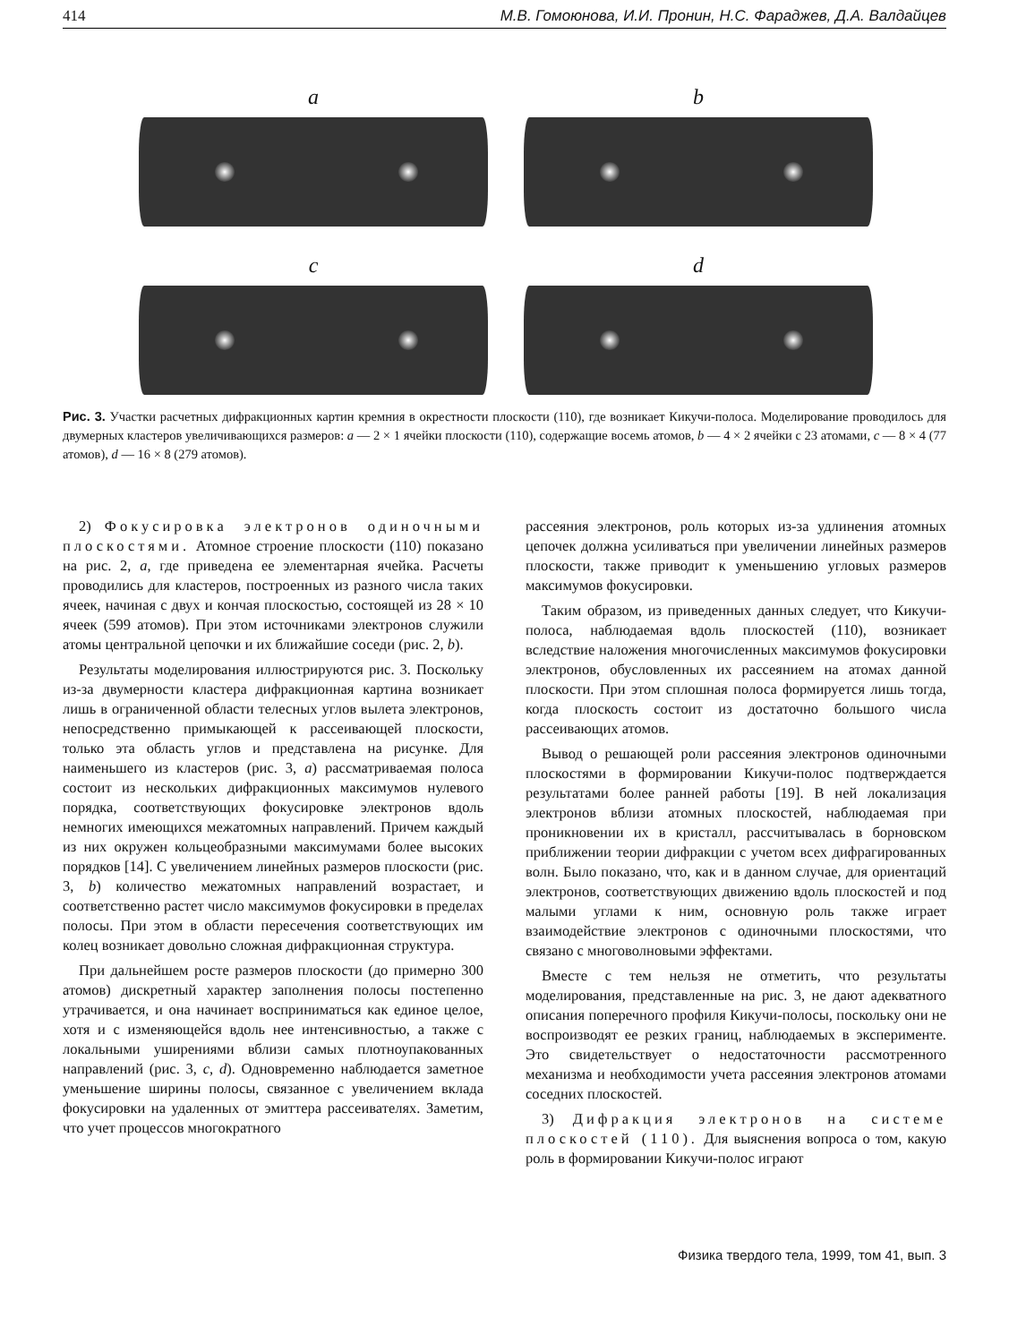414 М.В. Гомоюнова, И.И. Пронин, Н.С. Фараджев, Д.А. Валдайцев
a b
c d
Рис. 3. Участки расчетных дифракционных картин кремния в окрестности плоскости (110), где возникает Кикучи-полоса. Моделирование проводилось для двумерных кластеров увеличивающихся размеров: a — 2 × 1 ячейки плоскости (110), содержащие восемь атомов, b — 4 × 2 ячейки с 23 атомами, c — 8 × 4 (77 атомов), d — 16 × 8 (279 атомов).
2) Фокусировка электронов одиночными плоскостями. Атомное строение плоскости (110) показано на рис. 2, a, где приведена ее элементарная ячейка. Расчеты проводились для кластеров, построенных из разного числа таких ячеек, начиная с двух и кончая плоскостью, состоящей из 28 × 10 ячеек (599 атомов). При этом источниками электронов служили атомы центральной цепочки и их ближайшие соседи (рис. 2, b).
Результаты моделирования иллюстрируются рис. 3. Поскольку из-за двумерности кластера дифракционная картина возникает лишь в ограниченной области телесных углов вылета электронов, непосредственно примыкающей к рассеивающей плоскости, только эта область углов и представлена на рисунке. Для наименьшего из кластеров (рис. 3, a) рассматриваемая полоса состоит из нескольких дифракционных максимумов нулевого порядка, соответствующих фокусировке электронов вдоль немногих имеющихся межатомных направлений. Причем каждый из них окружен кольцеобразными максимумами более высоких порядков [14]. С увеличением линейных размеров плоскости (рис. 3, b) количество межатомных направлений возрастает, и соответственно растет число максимумов фокусировки в пределах полосы. При этом в области пересечения соответствующих им колец возникает довольно сложная дифракционная структура.
При дальнейшем росте размеров плоскости (до примерно 300 атомов) дискретный характер заполнения полосы постепенно утрачивается, и она начинает восприниматься как единое целое, хотя и с изменяющейся вдоль нее интенсивностью, а также с локальными уширениями вблизи самых плотноупакованных направлений (рис. 3, c, d). Одновременно наблюдается заметное уменьшение ширины полосы, связанное с увеличением вклада фокусировки на удаленных от эмиттера рассеивателях. Заметим, что учет процессов многократного
рассеяния электронов, роль которых из-за удлинения атомных цепочек должна усиливаться при увеличении линейных размеров плоскости, также приводит к уменьшению угловых размеров максимумов фокусировки.
Таким образом, из приведенных данных следует, что Кикучи-полоса, наблюдаемая вдоль плоскостей (110), возникает вследствие наложения многочисленных максимумов фокусировки электронов, обусловленных их рассеянием на атомах данной плоскости. При этом сплошная полоса формируется лишь тогда, когда плоскость состоит из достаточно большого числа рассеивающих атомов.
Вывод о решающей роли рассеяния электронов одиночными плоскостями в формировании Кикучи-полос подтверждается результатами более ранней работы [19]. В ней локализация электронов вблизи атомных плоскостей, наблюдаемая при проникновении их в кристалл, рассчитывалась в борновском приближении теории дифракции с учетом всех дифрагированных волн. Было показано, что, как и в данном случае, для ориентаций электронов, соответствующих движению вдоль плоскостей и под малыми углами к ним, основную роль также играет взаимодействие электронов с одиночными плоскостями, что связано с многоволновыми эффектами.
Вместе с тем нельзя не отметить, что результаты моделирования, представленные на рис. 3, не дают адекватного описания поперечного профиля Кикучи-полосы, поскольку они не воспроизводят ее резких границ, наблюдаемых в эксперименте. Это свидетельствует о недостаточности рассмотренного механизма и необходимости учета рассеяния электронов атомами соседних плоскостей.
3) Дифракция электронов на системе плоскостей (110). Для выяснения вопроса о том, какую роль в формировании Кикучи-полос играют
Физика твердого тела, 1999, том 41, вып. 3